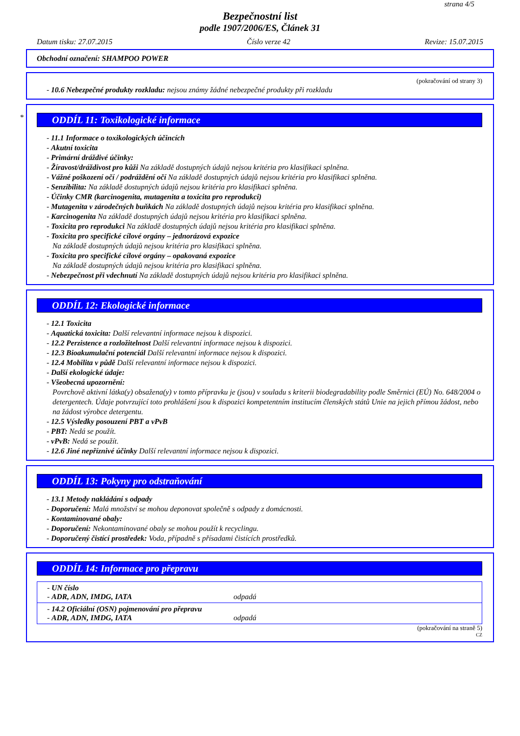strana 4/5
Bezpečnostní list
podle 1907/2006/ES, Článek 31
Datum tisku: 27.07.2015 Číslo verze 42 Revize: 15.07.2015
Obchodní označení: SHAMPOO POWER
(pokračování od strany 3)
- 10.6 Nebezpečné produkty rozkladu: nejsou známy žádné nebezpečné produkty při rozkladu
*
ODDÍL 11: Toxikologické informace
- 11.1 Informace o toxikologických účincích
- Akutní toxicita
- Primární dráždivé účinky:
- Žíravost/dráždivost pro kůži Na základě dostupných údajů nejsou kritéria pro klasifikaci splněna.
- Vážné poškození očí / podráždění očí Na základě dostupných údajů nejsou kritéria pro klasifikaci splněna.
- Senzibilita: Na základě dostupných údajů nejsou kritéria pro klasifikaci splněna.
- Účinky CMR (karcinogenita, mutagenita a toxicita pro reprodukci)
- Mutagenita v zárodečných buňkách Na základě dostupných údajů nejsou kritéria pro klasifikaci splněna.
- Karcinogenita Na základě dostupných údajů nejsou kritéria pro klasifikaci splněna.
- Toxicita pro reprodukci Na základě dostupných údajů nejsou kritéria pro klasifikaci splněna.
- Toxicita pro specifické cílové orgány – jednorázová expozice
Na základě dostupných údajů nejsou kritéria pro klasifikaci splněna.
- Toxicita pro specifické cílové orgány – opakovaná expozice
Na základě dostupných údajů nejsou kritéria pro klasifikaci splněna.
- Nebezpečnost při vdechnutí Na základě dostupných údajů nejsou kritéria pro klasifikaci splněna.
ODDÍL 12: Ekologické informace
- 12.1 Toxicita
- Aquatická toxicita: Další relevantní informace nejsou k dispozici.
- 12.2 Perzistence a rozložitelnost Další relevantní informace nejsou k dispozici.
- 12.3 Bioakumulační potenciál Další relevantní informace nejsou k dispozici.
- 12.4 Mobilita v půdě Další relevantní informace nejsou k dispozici.
- Další ekologické údaje:
- Všeobecná upozornění:
Povrchově aktivní látka(y) obsažena(y) v tomto přípravku je (jsou) v souladu s kriterii biodegradability podle Směrnici (EÚ) No. 648/2004 o detergentech. Údaje potvrzující toto prohlášení jsou k dispozici kompetentním institucím členských států Unie na jejich přímou žádost, nebo na žádost výrobce detergentu.
- 12.5 Výsledky posouzení PBT a vPvB
- PBT: Nedá se použít.
- vPvB: Nedá se použít.
- 12.6 Jiné nepříznivé účinky Další relevantní informace nejsou k dispozici.
ODDÍL 13: Pokyny pro odstraňování
- 13.1 Metody nakládání s odpady
- Doporučení: Malá množství se mohou deponovat společně s odpady z domácnosti.
- Kontaminované obaly:
- Doporučení: Nekontaminované obaly se mohou použít k recyclingu.
- Doporučený čistící prostředek: Voda, případně s přísadami čistících prostředků.
ODDÍL 14: Informace pro přepravu
- UN číslo
- ADR, ADN, IMDG, IATA odpadá
- 14.2 Oficiální (OSN) pojmenování pro přepravu
- ADR, ADN, IMDG, IATA odpadá
(pokračování na straně 5)
CZ